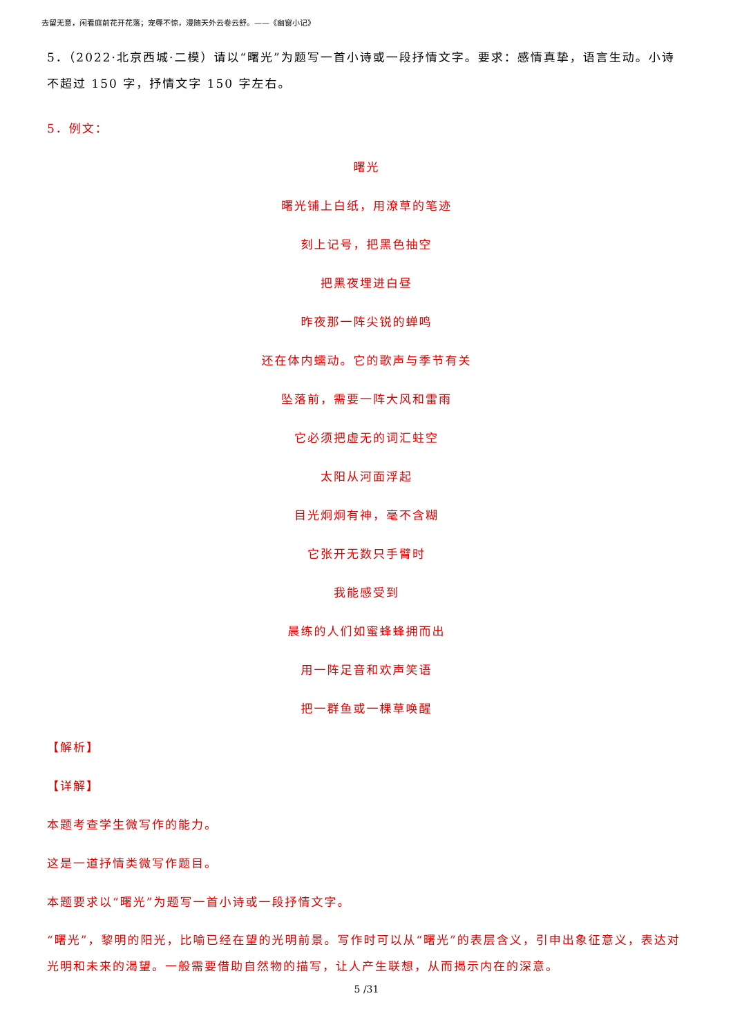去留无意，闲看庭前花开花落；宠辱不惊，漫随天外云卷云舒。——《幽窗小记》
5．（2022·北京西城·二模）请以“曙光”为题写一首小诗或一段抒情文字。要求：感情真挚，语言生动。小诗不超过 150 字，抒情文字 150 字左右。
5．例文：
曙光
曙光铺上白纸，用潦草的笔迹
刻上记号，把黑色抽空
把黑夜埋进白昼
昨夜那一阵尖锐的蝉鸣
还在体内蠕动。它的歌声与季节有关
坠落前，需要一阵大风和雷雨
它必须把虚无的词汇蛀空
太阳从河面浮起
目光炯炯有神，毫不含糊
它张开无数只手臂时
我能感受到
晨练的人们如蜜蜂蜂拥而出
用一阵足音和欢声笑语
把一群鱼或一棵草唤醒
【解析】
【详解】
本题考查学生微写作的能力。
这是一道抒情类微写作题目。
本题要求以“曙光”为题写一首小诗或一段抒情文字。
“曙光”，黎明的阳光，比喻已经在望的光明前景。写作时可以从“曙光”的表层含义，引申出象征意义，表达对光明和未来的渴望。一般需要借助自然物的描写，让人产生联想，从而揭示内在的深意。
5 /31